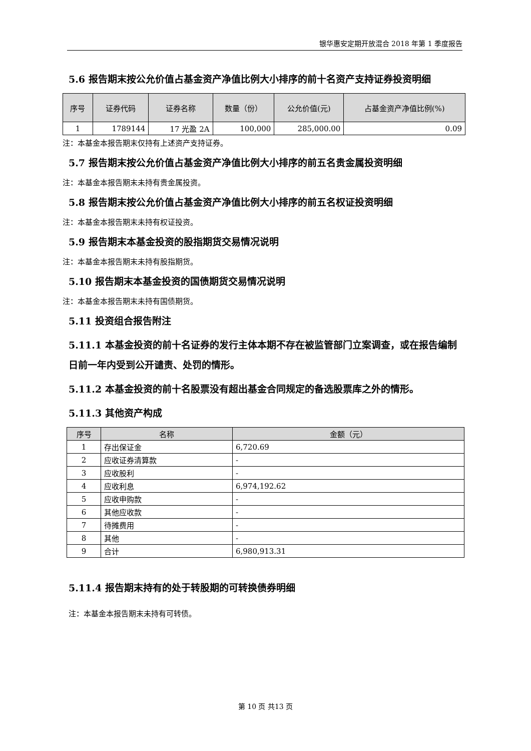银华惠安定期开放混合 2018 年第 1 季度报告
5.6 报告期末按公允价值占基金资产净值比例大小排序的前十名资产支持证券投资明细
| 序号 | 证券代码 | 证券名称 | 数量（份） | 公允价值(元) | 占基金资产净值比例(%) |
| --- | --- | --- | --- | --- | --- |
| 1 | 1789144 | 17 光盈 2A | 100,000 | 285,000.00 | 0.09 |
注：本基金本报告期末仅持有上述资产支持证券。
5.7 报告期末按公允价值占基金资产净值比例大小排序的前五名贵金属投资明细
注：本基金本报告期末未持有贵金属投资。
5.8 报告期末按公允价值占基金资产净值比例大小排序的前五名权证投资明细
注：本基金本报告期末未持有权证投资。
5.9 报告期末本基金投资的股指期货交易情况说明
注：本基金本报告期末未持有股指期货。
5.10 报告期末本基金投资的国债期货交易情况说明
注：本基金本报告期末未持有国债期货。
5.11 投资组合报告附注
5.11.1 本基金投资的前十名证券的发行主体本期不存在被监管部门立案调查，或在报告编制日前一年内受到公开谴责、处罚的情形。
5.11.2 本基金投资的前十名股票没有超出基金合同规定的备选股票库之外的情形。
5.11.3 其他资产构成
| 序号 | 名称 | 金额（元） |
| --- | --- | --- |
| 1 | 存出保证金 | 6,720.69 |
| 2 | 应收证券清算款 | - |
| 3 | 应收股利 | - |
| 4 | 应收利息 | 6,974,192.62 |
| 5 | 应收申购款 | - |
| 6 | 其他应收款 | - |
| 7 | 待摊费用 | - |
| 8 | 其他 | - |
| 9 | 合计 | 6,980,913.31 |
5.11.4 报告期末持有的处于转股期的可转换债券明细
注：本基金本报告期末未持有可转债。
第 10 页 共13 页